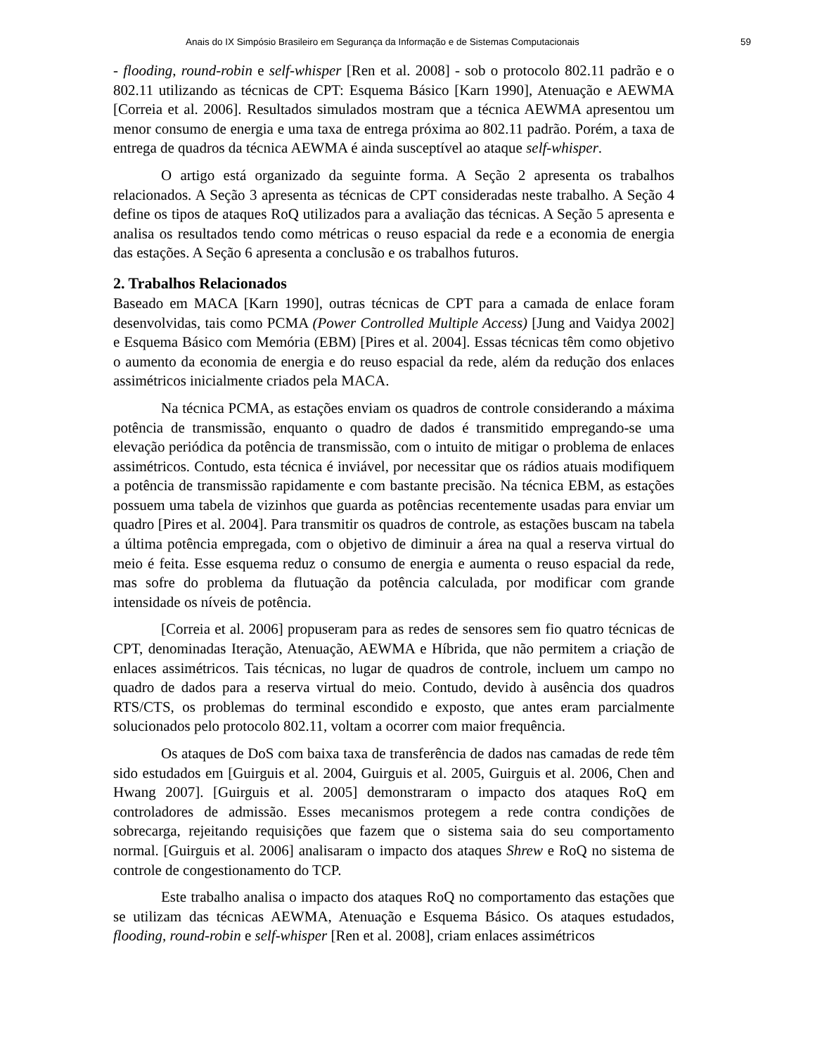Anais do IX Simpósio Brasileiro em Segurança da Informação e de Sistemas Computacionais 59
- flooding, round-robin e self-whisper [Ren et al. 2008] - sob o protocolo 802.11 padrão e o 802.11 utilizando as técnicas de CPT: Esquema Básico [Karn 1990], Atenuação e AEWMA [Correia et al. 2006]. Resultados simulados mostram que a técnica AEWMA apresentou um menor consumo de energia e uma taxa de entrega próxima ao 802.11 padrão. Porém, a taxa de entrega de quadros da técnica AEWMA é ainda susceptível ao ataque self-whisper.
O artigo está organizado da seguinte forma. A Seção 2 apresenta os trabalhos relacionados. A Seção 3 apresenta as técnicas de CPT consideradas neste trabalho. A Seção 4 define os tipos de ataques RoQ utilizados para a avaliação das técnicas. A Seção 5 apresenta e analisa os resultados tendo como métricas o reuso espacial da rede e a economia de energia das estações. A Seção 6 apresenta a conclusão e os trabalhos futuros.
2. Trabalhos Relacionados
Baseado em MACA [Karn 1990], outras técnicas de CPT para a camada de enlace foram desenvolvidas, tais como PCMA (Power Controlled Multiple Access) [Jung and Vaidya 2002] e Esquema Básico com Memória (EBM) [Pires et al. 2004]. Essas técnicas têm como objetivo o aumento da economia de energia e do reuso espacial da rede, além da redução dos enlaces assimétricos inicialmente criados pela MACA.
Na técnica PCMA, as estações enviam os quadros de controle considerando a máxima potência de transmissão, enquanto o quadro de dados é transmitido empregando-se uma elevação periódica da potência de transmissão, com o intuito de mitigar o problema de enlaces assimétricos. Contudo, esta técnica é inviável, por necessitar que os rádios atuais modifiquem a potência de transmissão rapidamente e com bastante precisão. Na técnica EBM, as estações possuem uma tabela de vizinhos que guarda as potências recentemente usadas para enviar um quadro [Pires et al. 2004]. Para transmitir os quadros de controle, as estações buscam na tabela a última potência empregada, com o objetivo de diminuir a área na qual a reserva virtual do meio é feita. Esse esquema reduz o consumo de energia e aumenta o reuso espacial da rede, mas sofre do problema da flutuação da potência calculada, por modificar com grande intensidade os níveis de potência.
[Correia et al. 2006] propuseram para as redes de sensores sem fio quatro técnicas de CPT, denominadas Iteração, Atenuação, AEWMA e Híbrida, que não permitem a criação de enlaces assimétricos. Tais técnicas, no lugar de quadros de controle, incluem um campo no quadro de dados para a reserva virtual do meio. Contudo, devido à ausência dos quadros RTS/CTS, os problemas do terminal escondido e exposto, que antes eram parcialmente solucionados pelo protocolo 802.11, voltam a ocorrer com maior frequência.
Os ataques de DoS com baixa taxa de transferência de dados nas camadas de rede têm sido estudados em [Guirguis et al. 2004, Guirguis et al. 2005, Guirguis et al. 2006, Chen and Hwang 2007]. [Guirguis et al. 2005] demonstraram o impacto dos ataques RoQ em controladores de admissão. Esses mecanismos protegem a rede contra condições de sobrecarga, rejeitando requisições que fazem que o sistema saia do seu comportamento normal. [Guirguis et al. 2006] analisaram o impacto dos ataques Shrew e RoQ no sistema de controle de congestionamento do TCP.
Este trabalho analisa o impacto dos ataques RoQ no comportamento das estações que se utilizam das técnicas AEWMA, Atenuação e Esquema Básico. Os ataques estudados, flooding, round-robin e self-whisper [Ren et al. 2008], criam enlaces assimétricos